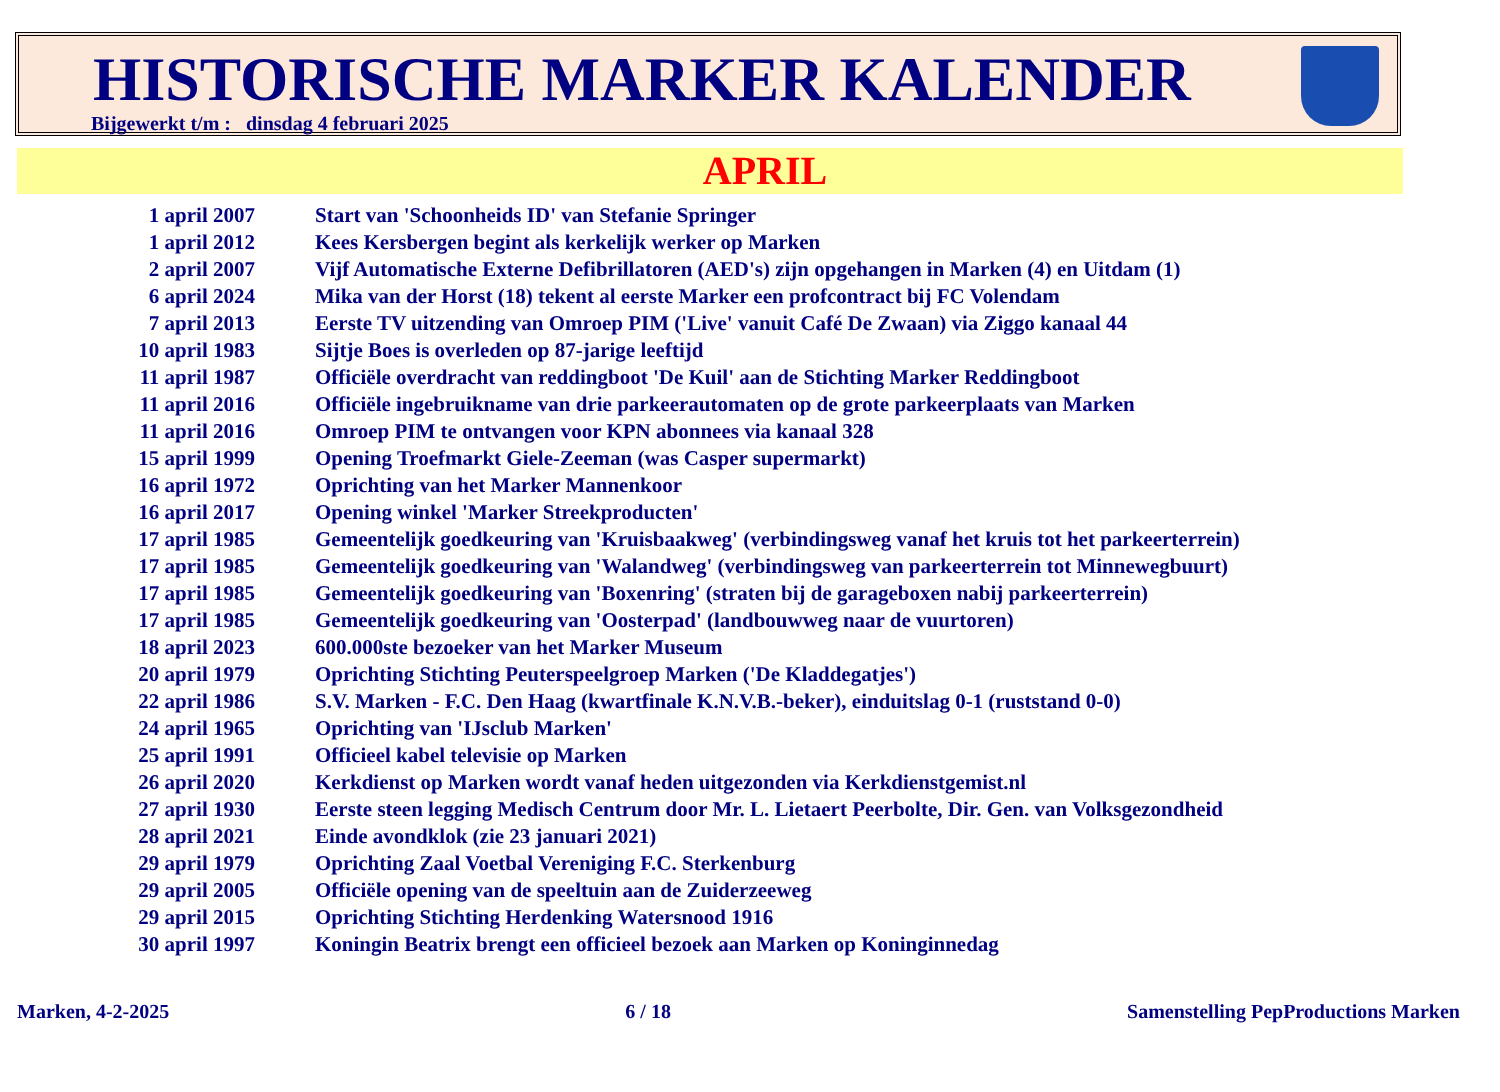HISTORISCHE MARKER KALENDER
Bijgewerkt t/m : dinsdag 4 februari 2025
APRIL
| 1 april 2007 | Start van 'Schoonheids ID' van Stefanie Springer |
| 1 april 2012 | Kees Kersbergen begint als kerkelijk werker op Marken |
| 2 april 2007 | Vijf Automatische Externe Defibrillatoren (AED's) zijn opgehangen in Marken (4) en Uitdam (1) |
| 6 april 2024 | Mika van der Horst (18) tekent al eerste Marker een profcontract bij FC Volendam |
| 7 april 2013 | Eerste TV uitzending van Omroep PIM ('Live' vanuit Café De Zwaan) via Ziggo kanaal 44 |
| 10 april 1983 | Sijtje Boes is overleden op 87-jarige leeftijd |
| 11 april 1987 | Officiële overdracht van reddingboot 'De Kuil' aan de Stichting Marker Reddingboot |
| 11 april 2016 | Officiële ingebruikname van drie parkeerautomaten op de grote parkeerplaats van Marken |
| 11 april 2016 | Omroep PIM te ontvangen voor KPN abonnees via kanaal 328 |
| 15 april 1999 | Opening Troefmarkt Giele-Zeeman (was Casper supermarkt) |
| 16 april 1972 | Oprichting van het Marker Mannenkoor |
| 16 april 2017 | Opening winkel 'Marker Streekproducten' |
| 17 april 1985 | Gemeentelijk goedkeuring van 'Kruisbaakweg' (verbindingsweg vanaf het kruis tot het parkeerterrein) |
| 17 april 1985 | Gemeentelijk goedkeuring van 'Walandweg' (verbindingsweg van parkeerterrein tot Minnewegbuurt) |
| 17 april 1985 | Gemeentelijk goedkeuring van 'Boxenring' (straten bij de garageboxen nabij parkeerterrein) |
| 17 april 1985 | Gemeentelijk goedkeuring van 'Oosterpad' (landbouwweg naar de vuurtoren) |
| 18 april 2023 | 600.000ste bezoeker van het Marker Museum |
| 20 april 1979 | Oprichting Stichting Peuterspeelgroep Marken ('De Kladdegatjes') |
| 22 april 1986 | S.V. Marken - F.C. Den Haag (kwartfinale K.N.V.B.-beker), einduitslag 0-1 (ruststand 0-0) |
| 24 april 1965 | Oprichting van 'IJsclub Marken' |
| 25 april 1991 | Officieel kabel televisie op Marken |
| 26 april 2020 | Kerkdienst op Marken wordt vanaf heden uitgezonden via Kerkdienstgemist.nl |
| 27 april 1930 | Eerste steen legging Medisch Centrum door Mr. L. Lietaert Peerbolte, Dir. Gen. van Volksgezondheid |
| 28 april 2021 | Einde avondklok (zie 23 januari 2021) |
| 29 april 1979 | Oprichting Zaal Voetbal Vereniging F.C. Sterkenburg |
| 29 april 2005 | Officiële opening van de speeltuin aan de Zuiderzeeweg |
| 29 april 2015 | Oprichting Stichting Herdenking Watersnood 1916 |
| 30 april 1997 | Koningin Beatrix brengt een officieel bezoek aan Marken op Koninginnedag |
Marken, 4-2-2025 6 / 18 Samenstelling PepProductions Marken